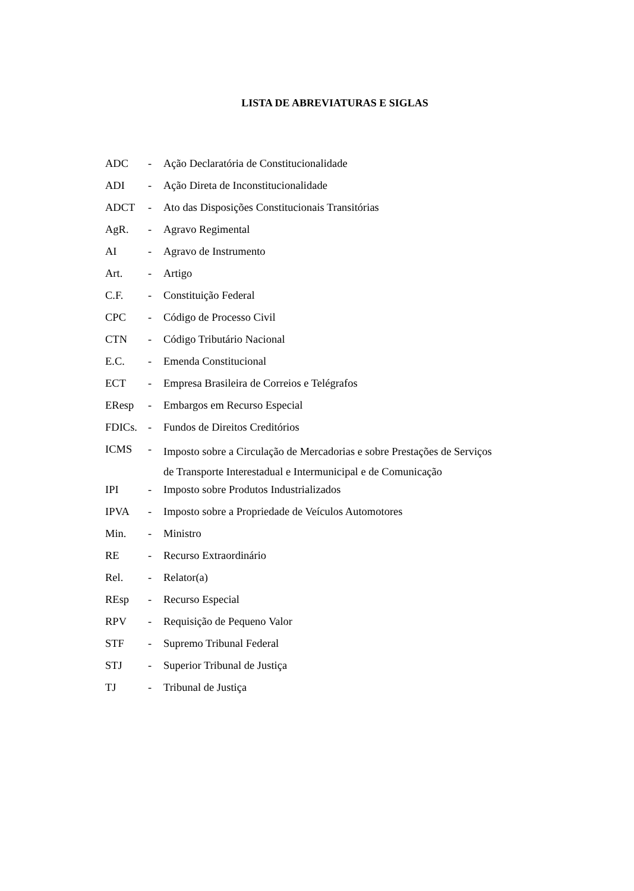LISTA DE ABREVIATURAS E SIGLAS
| ADC | - | Ação Declaratória de Constitucionalidade |
| ADI | - | Ação Direta de Inconstitucionalidade |
| ADCT | - | Ato das Disposições Constitucionais Transitórias |
| AgR. | - | Agravo Regimental |
| AI | - | Agravo de Instrumento |
| Art. | - | Artigo |
| C.F. | - | Constituição Federal |
| CPC | - | Código de Processo Civil |
| CTN | - | Código Tributário Nacional |
| E.C. | - | Emenda Constitucional |
| ECT | - | Empresa Brasileira de Correios e Telégrafos |
| EResp | - | Embargos em Recurso Especial |
| FDICs. | - | Fundos de Direitos Creditórios |
| ICMS | - | Imposto sobre a Circulação de Mercadorias e sobre Prestações de Serviços de Transporte Interestadual e Intermunicipal e de Comunicação |
| IPI | - | Imposto sobre Produtos Industrializados |
| IPVA | - | Imposto sobre a Propriedade de Veículos Automotores |
| Min. | - | Ministro |
| RE | - | Recurso Extraordinário |
| Rel. | - | Relator(a) |
| REsp | - | Recurso Especial |
| RPV | - | Requisição de Pequeno Valor |
| STF | - | Supremo Tribunal Federal |
| STJ | - | Superior Tribunal de Justiça |
| TJ | - | Tribunal de Justiça |